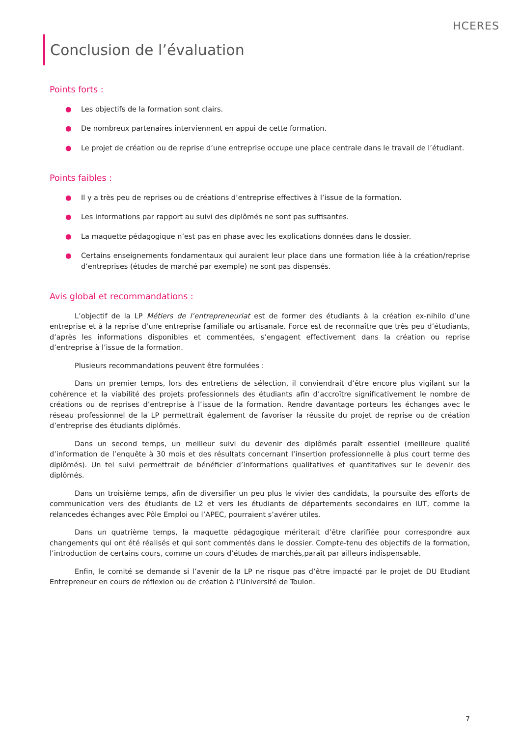HCERES
Conclusion de l’évaluation
Points forts :
● Les objectifs de la formation sont clairs.
● De nombreux partenaires interviennent en appui de cette formation.
● Le projet de création ou de reprise d’une entreprise occupe une place centrale dans le travail de l’étudiant.
Points faibles :
● Il y a très peu de reprises ou de créations d’entreprise effectives à l’issue de la formation.
● Les informations par rapport au suivi des diplômés ne sont pas suffisantes.
● La maquette pédagogique n’est pas en phase avec les explications données dans le dossier.
● Certains enseignements fondamentaux qui auraient leur place dans une formation liée à la création/reprise d’entreprises (études de marché par exemple) ne sont pas dispensés.
Avis global et recommandations :
L’objectif de la LP Métiers de l’entrepreneuriat est de former des étudiants à la création ex-nihilo d’une entreprise et à la reprise d’une entreprise familiale ou artisanale. Force est de reconnaître que très peu d’étudiants, d’après les informations disponibles et commentées, s’engagent effectivement dans la création ou reprise d’entreprise à l’issue de la formation.
Plusieurs recommandations peuvent être formulées :
Dans un premier temps, lors des entretiens de sélection, il conviendrait d’être encore plus vigilant sur la cohérence et la viabilité des projets professionnels des étudiants afin d’accroître significativement le nombre de créations ou de reprises d’entreprise à l’issue de la formation. Rendre davantage porteurs les échanges avec le réseau professionnel de la LP permettrait également de favoriser la réussite du projet de reprise ou de création d’entreprise des étudiants diplômés.
Dans un second temps, un meilleur suivi du devenir des diplômés paraît essentiel (meilleure qualité d’information de l’enquête à 30 mois et des résultats concernant l’insertion professionnelle à plus court terme des diplômés). Un tel suivi permettrait de bénéficier d’informations qualitatives et quantitatives sur le devenir des diplômés.
Dans un troisième temps, afin de diversifier un peu plus le vivier des candidats, la poursuite des efforts de communication vers des étudiants de L2 et vers les étudiants de départements secondaires en IUT, comme la relancedes échanges avec Pôle Emploi ou l’APEC, pourraient s’avérer utiles.
Dans un quatrième temps, la maquette pédagogique mériterait d’être clarifiée pour correspondre aux changements qui ont été réalisés et qui sont commentés dans le dossier. Compte-tenu des objectifs de la formation, l’introduction de certains cours, comme un cours d’études de marchés,paraît par ailleurs indispensable.
Enfin, le comité se demande si l’avenir de la LP ne risque pas d’être impacté par le projet de DU Etudiant Entrepreneur en cours de réflexion ou de création à l’Université de Toulon.
7